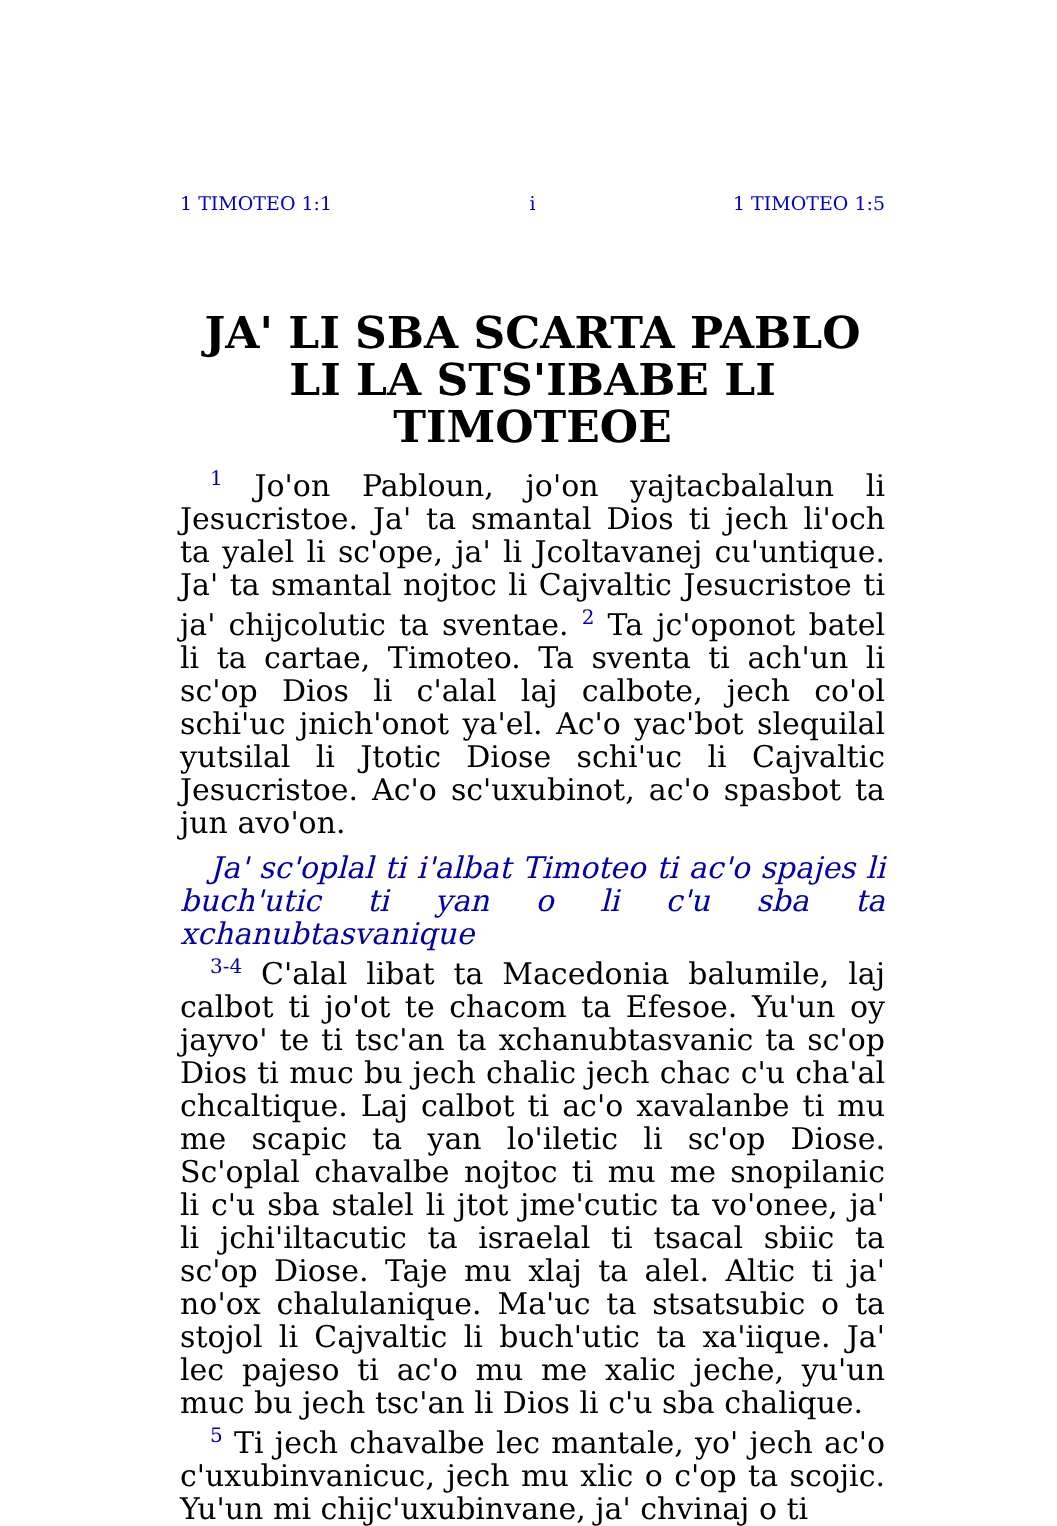1 TIMOTEO 1:1 i 1 TIMOTEO 1:5
JA' LI SBA SCARTA PABLO LI LA STS'IBABE LI TIMOTEOE
<sup>1</sup> Jo'on Pabloun, jo'on yajtacbalalun li Jesucristoe. Ja' ta smantal Dios ti jech li'och ta yalel li sc'ope, ja' li Jcoltavanej cu'untique. Ja' ta smantal nojtoc li Cajvaltic Jesucristoe ti ja' chijcolutic ta sventae. <sup>2</sup> Ta jc'oponot batel li ta cartae, Timoteo. Ta sventa ti ach'un li sc'op Dios li c'alal laj calbote, jech co'ol schi'uc jnich'onot ya'el. Ac'o yac'bot slequilal yutsilal li Jtotic Diose schi'uc li Cajvaltic Jesucristoe. Ac'o sc'uxubinot, ac'o spasbot ta jun avo'on.
Ja' sc'oplal ti i'albat Timoteo ti ac'o spajes li buch'utic ti yan o li c'u sba ta xchanubtasvanique
<sup>3-4</sup> C'alal libat ta Macedonia balumile, laj calbot ti jo'ot te chacom ta Efesoe. Yu'un oy jayvo' te ti tsc'an ta xchanubtasvanic ta sc'op Dios ti muc bu jech chalic jech chac c'u cha'al chcaltique. Laj calbot ti ac'o xavalanbe ti mu me scapic ta yan lo'iletic li sc'op Diose. Sc'oplal chavalbe nojtoc ti mu me snopilanic li c'u sba stalel li jtot jme'cutic ta vo'onee, ja' li jchi'iltacutic ta israelal ti tsacal sbiic ta sc'op Diose. Taje mu xlaj ta alel. Altic ti ja' no'ox chalulanique. Ma'uc ta stsatsubic o ta stojol li Cajvaltic li buch'utic ta xa'iique. Ja' lec pajeso ti ac'o mu me xalic jeche, yu'un muc bu jech tsc'an li Dios li c'u sba chalique.
<sup>5</sup> Ti jech chavalbe lec mantale, yo' jech ac'o c'uxubinvanicuc, jech mu xlic o c'op ta scojic. Yu'un mi chijc'uxubinvane, ja' chvinaj o ti